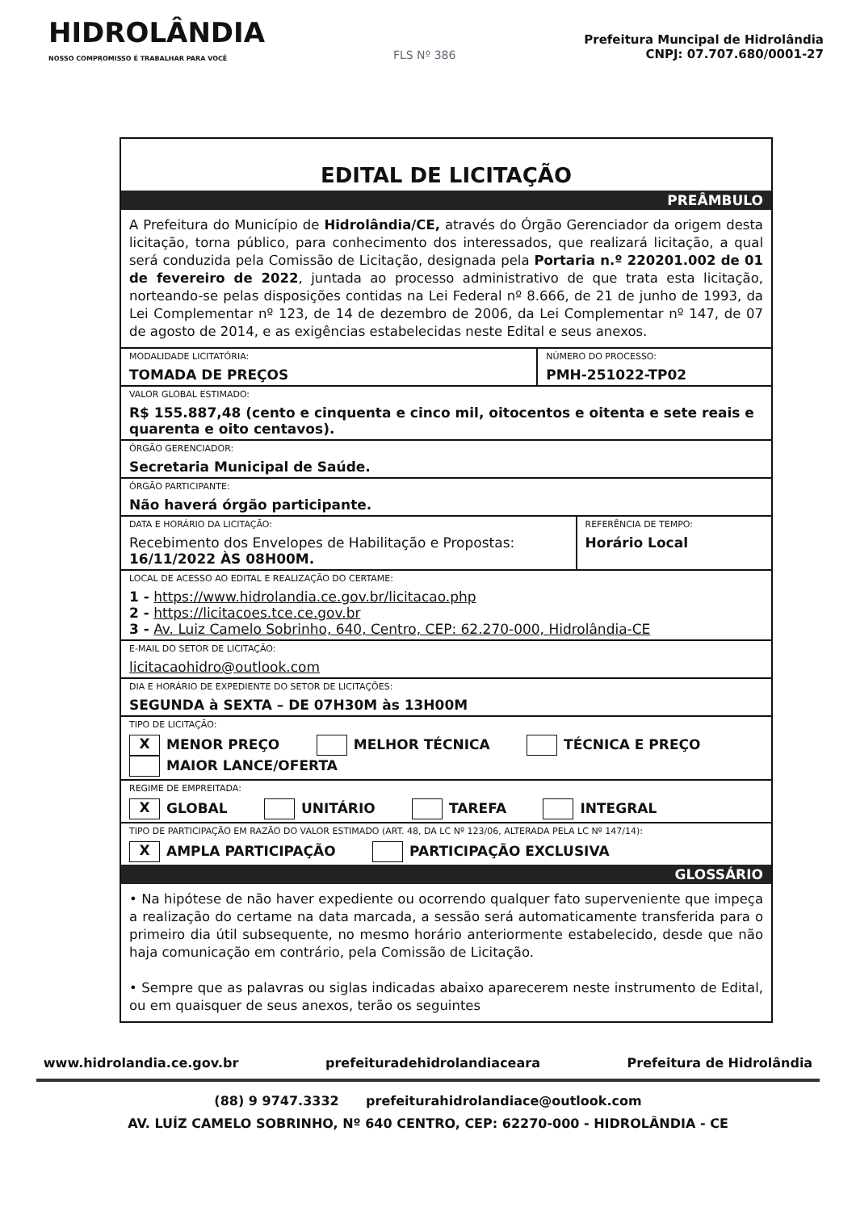HIDROLÂNDIA
NOSSO COMPROMISSO É TRABALHAR PARA VOCÊ
FLS Nº 386
Prefeitura Muncipal de Hidrolândia
CNPJ: 07.707.680/0001-27
EDITAL DE LICITAÇÃO
PREÂMBULO
A Prefeitura do Município de Hidrolândia/CE, através do Órgão Gerenciador da origem desta licitação, torna público, para conhecimento dos interessados, que realizará licitação, a qual será conduzida pela Comissão de Licitação, designada pela Portaria n.º 220201.002 de 01 de fevereiro de 2022, juntada ao processo administrativo de que trata esta licitação, norteando-se pelas disposições contidas na Lei Federal nº 8.666, de 21 de junho de 1993, da Lei Complementar nº 123, de 14 de dezembro de 2006, da Lei Complementar nº 147, de 07 de agosto de 2014, e as exigências estabelecidas neste Edital e seus anexos.
| MODALIDADE LICITATÓRIA: TOMADA DE PREÇOS | NÚMERO DO PROCESSO: PMH-251022-TP02 |
| VALOR GLOBAL ESTIMADO: R$ 155.887,48 (cento e cinquenta e cinco mil, oitocentos e oitenta e sete reais e quarenta e oito centavos). | |
| ÓRGÃO GERENCIADOR: Secretaria Municipal de Saúde. | |
| ÓRGÃO PARTICIPANTE: Não haverá órgão participante. | |
| DATA E HORÁRIO DA LICITAÇÃO: Recebimento dos Envelopes de Habilitação e Propostas: 16/11/2022 ÀS 08H00M. | REFERÊNCIA DE TEMPO: Horário Local |
| LOCAL DE ACESSO AO EDITAL E REALIZAÇÃO DO CERTAME: 1 - https://www.hidrolandia.ce.gov.br/licitacao.php 2 - https://licitacoes.tce.ce.gov.br 3 - Av. Luiz Camelo Sobrinho, 640, Centro, CEP: 62.270-000, Hidrolândia-CE | |
| E-MAIL DO SETOR DE LICITAÇÃO: licitacaohidro@outlook.com | |
| DIA E HORÁRIO DE EXPEDIENTE DO SETOR DE LICITAÇÕES: SEGUNDA à SEXTA – DE 07H30M às 13H00M | |
| TIPO DE LICITAÇÃO: X MENOR PREÇO MELHOR TÉCNICA TÉCNICA E PREÇO MAIOR LANCE/OFERTA | |
| REGIME DE EMPREITADA: X GLOBAL UNITÁRIO TAREFA INTEGRAL | |
| TIPO DE PARTICIPAÇÃO EM RAZÃO DO VALOR ESTIMADO (ART. 48, DA LC Nº 123/06, ALTERADA PELA LC Nº 147/14): X AMPLA PARTICIPAÇÃO PARTICIPAÇÃO EXCLUSIVA | |
GLOSSÁRIO
• Na hipótese de não haver expediente ou ocorrendo qualquer fato superveniente que impeça a realização do certame na data marcada, a sessão será automaticamente transferida para o primeiro dia útil subsequente, no mesmo horário anteriormente estabelecido, desde que não haja comunicação em contrário, pela Comissão de Licitação.
• Sempre que as palavras ou siglas indicadas abaixo aparecerem neste instrumento de Edital, ou em quaisquer de seus anexos, terão os seguintes
www.hidrolandia.ce.gov.br prefeituradehidrolandiaceara Prefeitura de Hidrolândia
(88) 9 9747.3332 prefeiturahidrolandiace@outlook.com
AV. LUÍZ CAMELO SOBRINHO, Nº 640 CENTRO, CEP: 62270-000 - HIDROLÂNDIA - CE